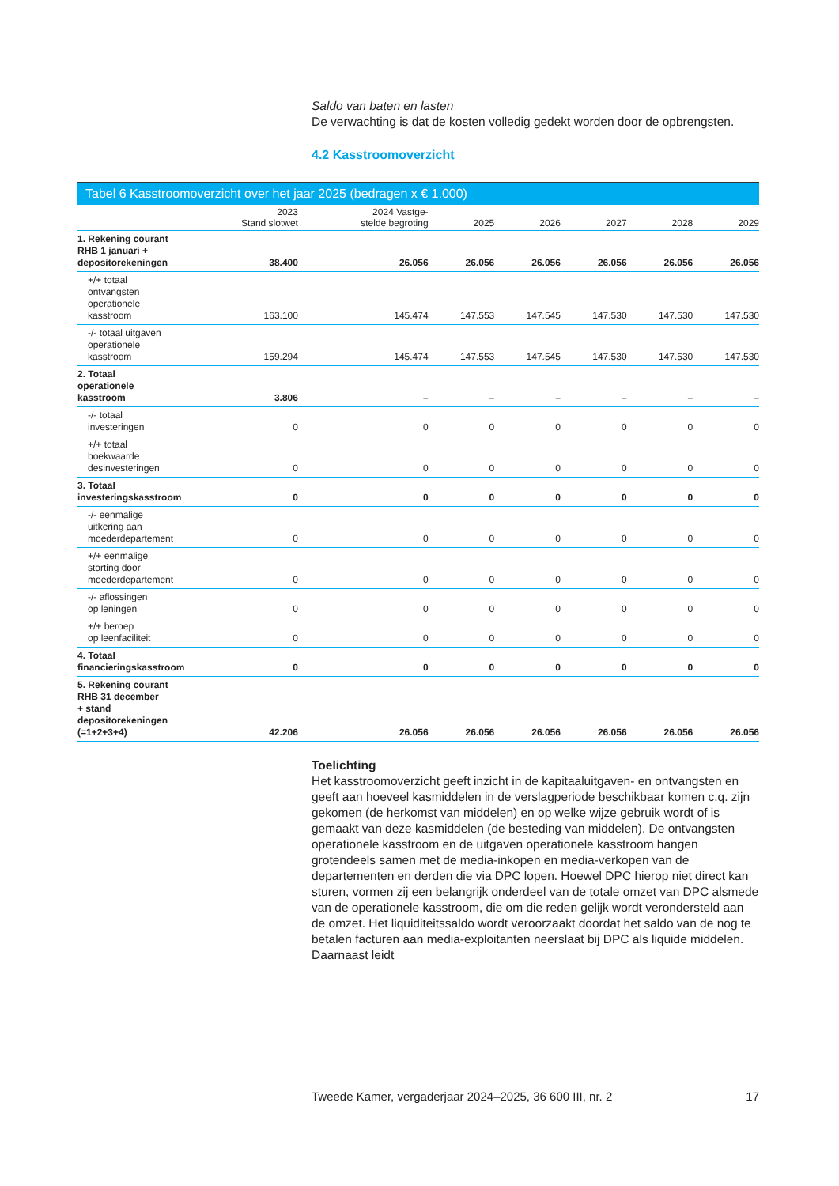Saldo van baten en lasten
De verwachting is dat de kosten volledig gedekt worden door de opbrengsten.
4.2 Kasstroomoverzicht
Tabel 6 Kasstroomoverzicht over het jaar 2025 (bedragen x € 1.000)
| | 2023 Stand slotwet | 2024 Vastge- stelde begroting | 2025 | 2026 | 2027 | 2028 | 2029 |
| --- | --- | --- | --- | --- | --- | --- | --- |
| 1. Rekening courant RHB 1 januari + depositorekeningen | 38.400 | 26.056 | 26.056 | 26.056 | 26.056 | 26.056 | 26.056 |
| +/+ totaal ontvangsten operationele kasstroom | 163.100 | 145.474 | 147.553 | 147.545 | 147.530 | 147.530 | 147.530 |
| -/- totaal uitgaven operationele kasstroom | 159.294 | 145.474 | 147.553 | 147.545 | 147.530 | 147.530 | 147.530 |
| 2. Totaal operationele kasstroom | 3.806 | – | – | – | – | – | – |
| -/- totaal investeringen | 0 | 0 | 0 | 0 | 0 | 0 | 0 |
| +/+ totaal boekwaarde desinvesteringen | 0 | 0 | 0 | 0 | 0 | 0 | 0 |
| 3. Totaal investeringskasstroom | 0 | 0 | 0 | 0 | 0 | 0 | 0 |
| -/- eenmalige uitkering aan moederdepartement | 0 | 0 | 0 | 0 | 0 | 0 | 0 |
| +/+ eenmalige storting door moederdepartement | 0 | 0 | 0 | 0 | 0 | 0 | 0 |
| -/- aflossingen op leningen | 0 | 0 | 0 | 0 | 0 | 0 | 0 |
| +/+ beroep op leenfaciliteit | 0 | 0 | 0 | 0 | 0 | 0 | 0 |
| 4. Totaal financieringskasstroom | 0 | 0 | 0 | 0 | 0 | 0 | 0 |
| 5. Rekening courant RHB 31 december + stand depositorekeningen (=1+2+3+4) | 42.206 | 26.056 | 26.056 | 26.056 | 26.056 | 26.056 | 26.056 |
Toelichting
Het kasstroomoverzicht geeft inzicht in de kapitaaluitgaven- en ontvangsten en geeft aan hoeveel kasmiddelen in de verslagperiode beschikbaar komen c.q. zijn gekomen (de herkomst van middelen) en op welke wijze gebruik wordt of is gemaakt van deze kasmiddelen (de besteding van middelen). De ontvangsten operationele kasstroom en de uitgaven operationele kasstroom hangen grotendeels samen met de media-inkopen en media-verkopen van de departementen en derden die via DPC lopen. Hoewel DPC hierop niet direct kan sturen, vormen zij een belangrijk onderdeel van de totale omzet van DPC alsmede van de operationele kasstroom, die om die reden gelijk wordt verondersteld aan de omzet. Het liquiditeitssaldo wordt veroorzaakt doordat het saldo van de nog te betalen facturen aan media-exploitanten neerslaat bij DPC als liquide middelen. Daarnaast leidt
Tweede Kamer, vergaderjaar 2024–2025, 36 600 III, nr. 2 17